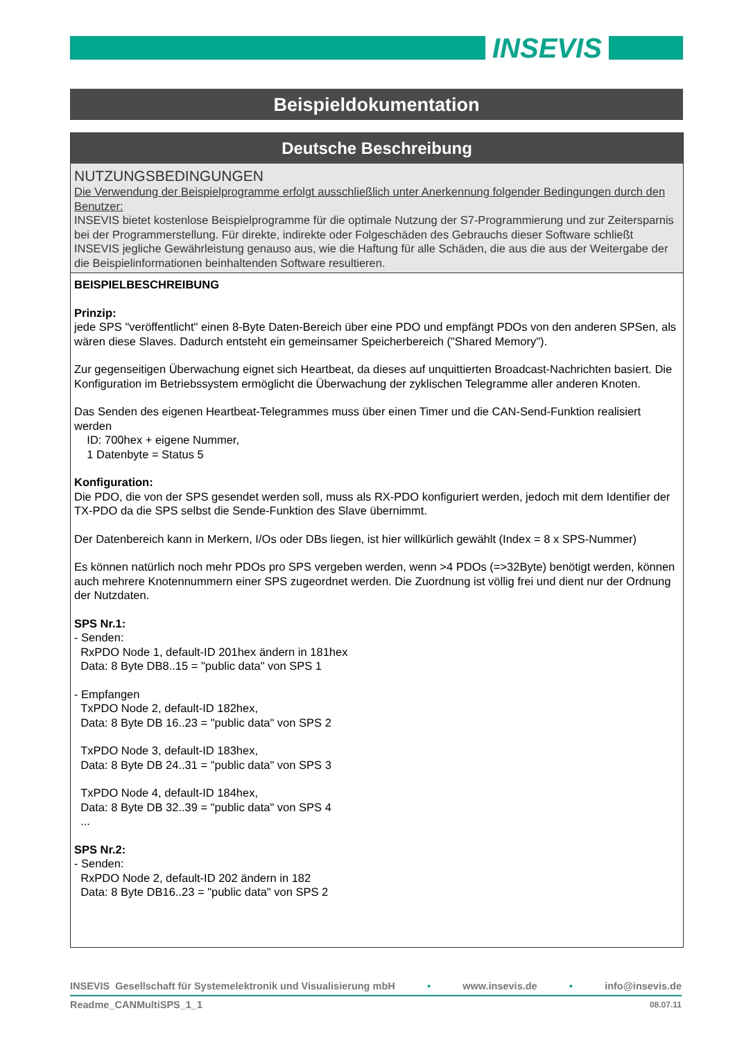INSEVIS
Beispieldokumentation
Deutsche Beschreibung
NUTZUNGSBEDINGUNGEN
Die Verwendung der Beispielprogramme erfolgt ausschließlich unter Anerkennung folgender Bedingungen durch den Benutzer:
INSEVIS bietet kostenlose Beispielprogramme für die optimale Nutzung der S7-Programmierung und zur Zeitersparnis bei der Programmerstellung. Für direkte, indirekte oder Folgeschäden des Gebrauchs dieser Software schließt INSEVIS jegliche Gewährleistung genauso aus, wie die Haftung für alle Schäden, die aus die aus der Weitergabe der die Beispielinformationen beinhaltenden Software resultieren.
BEISPIELBESCHREIBUNG
Prinzip:
jede SPS "veröffentlicht" einen 8-Byte Daten-Bereich über eine PDO und empfängt PDOs von den anderen SPSen, als wären diese Slaves. Dadurch entsteht ein gemeinsamer Speicherbereich ("Shared Memory").
Zur gegenseitigen Überwachung eignet sich Heartbeat, da dieses auf unquittierten Broadcast-Nachrichten basiert. Die Konfiguration im Betriebssystem ermöglicht die Überwachung der zyklischen Telegramme aller anderen Knoten.
Das Senden des eigenen Heartbeat-Telegrammes muss über einen Timer und die CAN-Send-Funktion realisiert werden
ID: 700hex + eigene Nummer,
1 Datenbyte = Status 5
Konfiguration:
Die PDO, die von der SPS gesendet werden soll, muss als RX-PDO konfiguriert werden, jedoch mit dem Identifier der TX-PDO da die SPS selbst die Sende-Funktion des Slave übernimmt.
Der Datenbereich kann in Merkern, I/Os oder DBs liegen, ist hier willkürlich gewählt (Index = 8 x SPS-Nummer)
Es können natürlich noch mehr PDOs pro SPS vergeben werden, wenn >4 PDOs (=>32Byte) benötigt werden, können auch mehrere Knotennummern einer SPS zugeordnet werden. Die Zuordnung ist völlig frei und dient nur der Ordnung der Nutzdaten.
SPS Nr.1:
- Senden:
RxPDO Node 1, default-ID 201hex ändern in 181hex
Data: 8 Byte DB8..15 = "public data" von SPS 1
- Empfangen
TxPDO Node 2, default-ID 182hex,
Data: 8 Byte DB 16..23 = "public data" von SPS 2
TxPDO Node 3, default-ID 183hex,
Data: 8 Byte DB 24..31 = "public data" von SPS 3
TxPDO Node 4, default-ID 184hex,
Data: 8 Byte DB 32..39 = "public data" von SPS 4
...
SPS Nr.2:
- Senden:
RxPDO Node 2, default-ID 202 ändern in 182
Data: 8 Byte DB16..23 = "public data" von SPS 2
INSEVIS Gesellschaft für Systemelektronik und Visualisierung mbH • www.insevis.de • info@insevis.de
Readme_CANMultiSPS_1_1 08.07.11